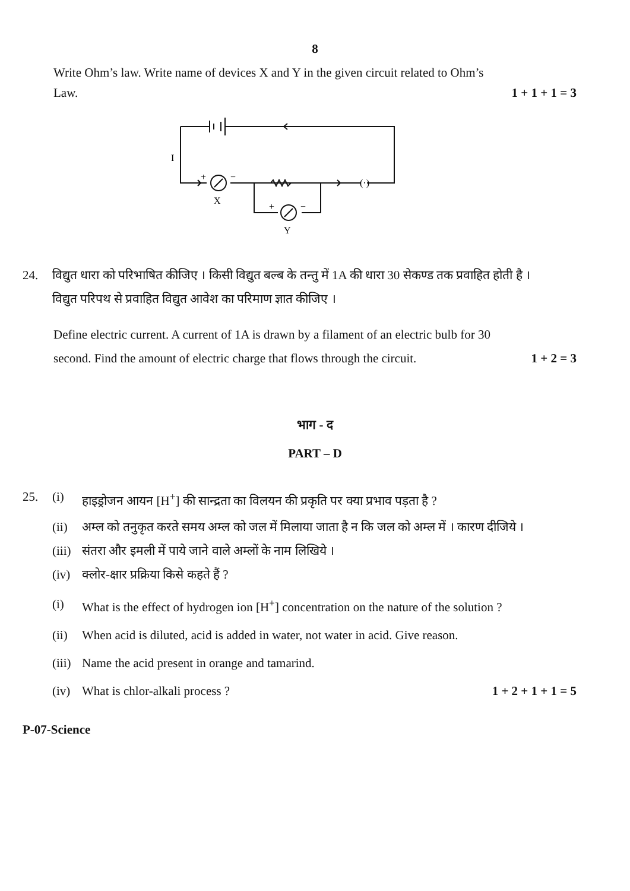8
Write Ohm’s law. Write name of devices X and Y in the given circuit related to Ohm’s
Law. 1 + 1 + 1 = 3
I
+
−
X
+
−
Y
(·)
24. विद्युत धारा को परिभाषित कीजिए । किसी विद्युत बल्ब के तन्तु में 1A की धारा 30 सेकण्ड तक प्रवाहित होती है ।
विद्युत परिपथ से प्रवाहित विद्युत आवेश का परिमाण ज्ञात कीजिए ।
Define electric current. A current of 1A is drawn by a filament of an electric bulb for 30
second. Find the amount of electric charge that flows through the circuit. 1 + 2 = 3
भाग - द
PART – D
25. (i) हाइड्रोजन आयन [H<sup>+</sup>] की सान्द्रता का विलयन की प्रकृति पर क्या प्रभाव पड़ता है ?
(ii) अम्ल को तनुकृत करते समय अम्ल को जल में मिलाया जाता है न कि जल को अम्ल में । कारण दीजिये ।
(iii) संतरा और इमली में पाये जाने वाले अम्लों के नाम लिखिये ।
(iv) क्लोर-क्षार प्रक्रिया किसे कहते हैं ?
(i) What is the effect of hydrogen ion [H<sup>+</sup>] concentration on the nature of the solution ?
(ii) When acid is diluted, acid is added in water, not water in acid. Give reason.
(iii) Name the acid present in orange and tamarind.
(iv) What is chlor-alkali process ? 1 + 2 + 1 + 1 = 5
P-07-Science